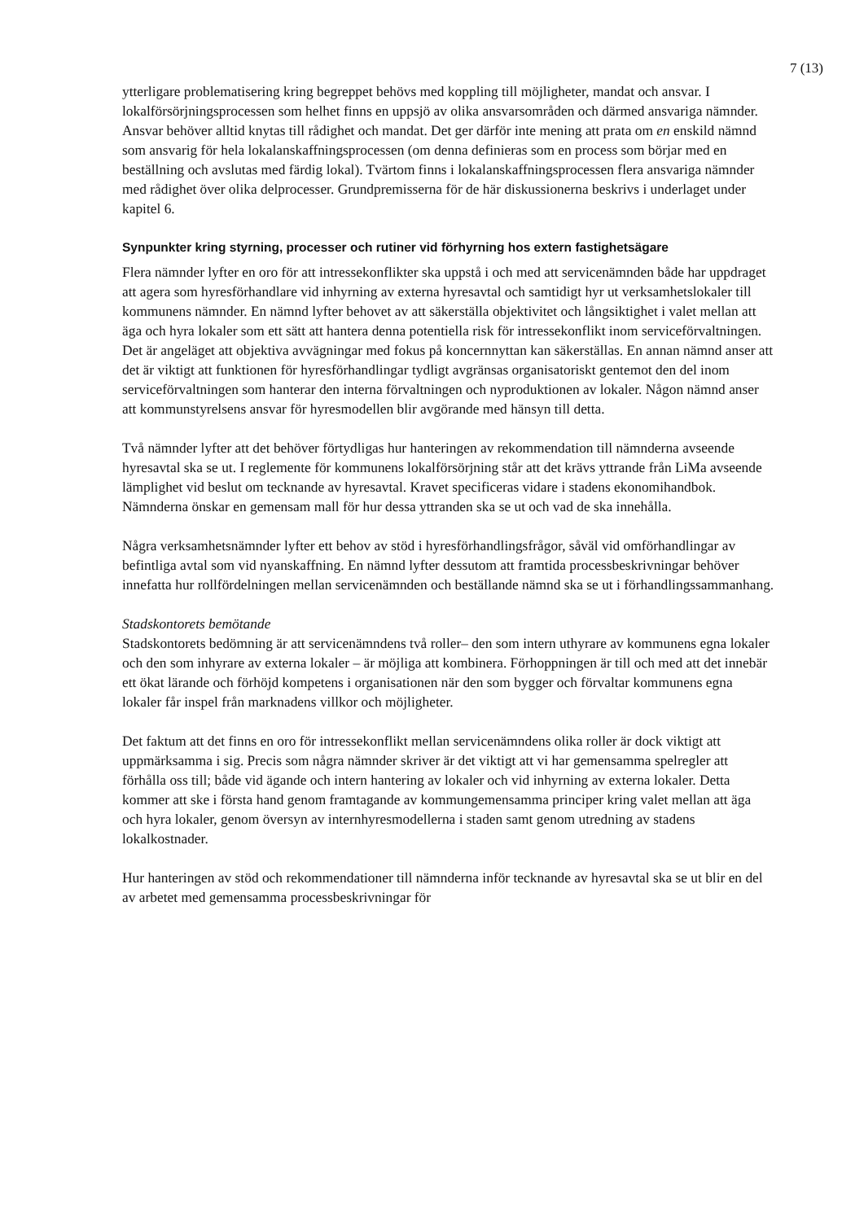7 (13)
ytterligare problematisering kring begreppet behövs med koppling till möjligheter, mandat och ansvar. I lokalförsörjningsprocessen som helhet finns en uppsjö av olika ansvarsområden och därmed ansvariga nämnder. Ansvar behöver alltid knytas till rådighet och mandat. Det ger därför inte mening att prata om en enskild nämnd som ansvarig för hela lokalanskaffningsprocessen (om denna definieras som en process som börjar med en beställning och avslutas med färdig lokal). Tvärtom finns i lokalanskaffningsprocessen flera ansvariga nämnder med rådighet över olika delprocesser. Grundpremisserna för de här diskussionerna beskrivs i underlaget under kapitel 6.
Synpunkter kring styrning, processer och rutiner vid förhyrning hos extern fastighetsägare
Flera nämnder lyfter en oro för att intressekonflikter ska uppstå i och med att servicenämnden både har uppdraget att agera som hyresförhandlare vid inhyrning av externa hyresavtal och samtidigt hyr ut verksamhetslokaler till kommunens nämnder. En nämnd lyfter behovet av att säkerställa objektivitet och långsiktighet i valet mellan att äga och hyra lokaler som ett sätt att hantera denna potentiella risk för intressekonflikt inom serviceförvaltningen. Det är angeläget att objektiva avvägningar med fokus på koncernnyttan kan säkerställas. En annan nämnd anser att det är viktigt att funktionen för hyresförhandlingar tydligt avgränsas organisatoriskt gentemot den del inom serviceförvaltningen som hanterar den interna förvaltningen och nyproduktionen av lokaler. Någon nämnd anser att kommunstyrelsens ansvar för hyresmodellen blir avgörande med hänsyn till detta.
Två nämnder lyfter att det behöver förtydligas hur hanteringen av rekommendation till nämnderna avseende hyresavtal ska se ut. I reglemente för kommunens lokalförsörjning står att det krävs yttrande från LiMa avseende lämplighet vid beslut om tecknande av hyresavtal. Kravet specificeras vidare i stadens ekonomihandbok. Nämnderna önskar en gemensam mall för hur dessa yttranden ska se ut och vad de ska innehålla.
Några verksamhetsnämnder lyfter ett behov av stöd i hyresförhandlingsfrågor, såväl vid omförhandlingar av befintliga avtal som vid nyanskaffning. En nämnd lyfter dessutom att framtida processbeskrivningar behöver innefatta hur rollfördelningen mellan servicenämnden och beställande nämnd ska se ut i förhandlingssammanhang.
Stadskontorets bemötande
Stadskontorets bedömning är att servicenämndens två roller– den som intern uthyrare av kommunens egna lokaler och den som inhyrare av externa lokaler – är möjliga att kombinera. Förhoppningen är till och med att det innebär ett ökat lärande och förhöjd kompetens i organisationen när den som bygger och förvaltar kommunens egna lokaler får inspel från marknadens villkor och möjligheter.
Det faktum att det finns en oro för intressekonflikt mellan servicenämndens olika roller är dock viktigt att uppmärksamma i sig. Precis som några nämnder skriver är det viktigt att vi har gemensamma spelregler att förhålla oss till; både vid ägande och intern hantering av lokaler och vid inhyrning av externa lokaler. Detta kommer att ske i första hand genom framtagande av kommungemensamma principer kring valet mellan att äga och hyra lokaler, genom översyn av internhyresmodellerna i staden samt genom utredning av stadens lokalkostnader.
Hur hanteringen av stöd och rekommendationer till nämnderna inför tecknande av hyresavtal ska se ut blir en del av arbetet med gemensamma processbeskrivningar för